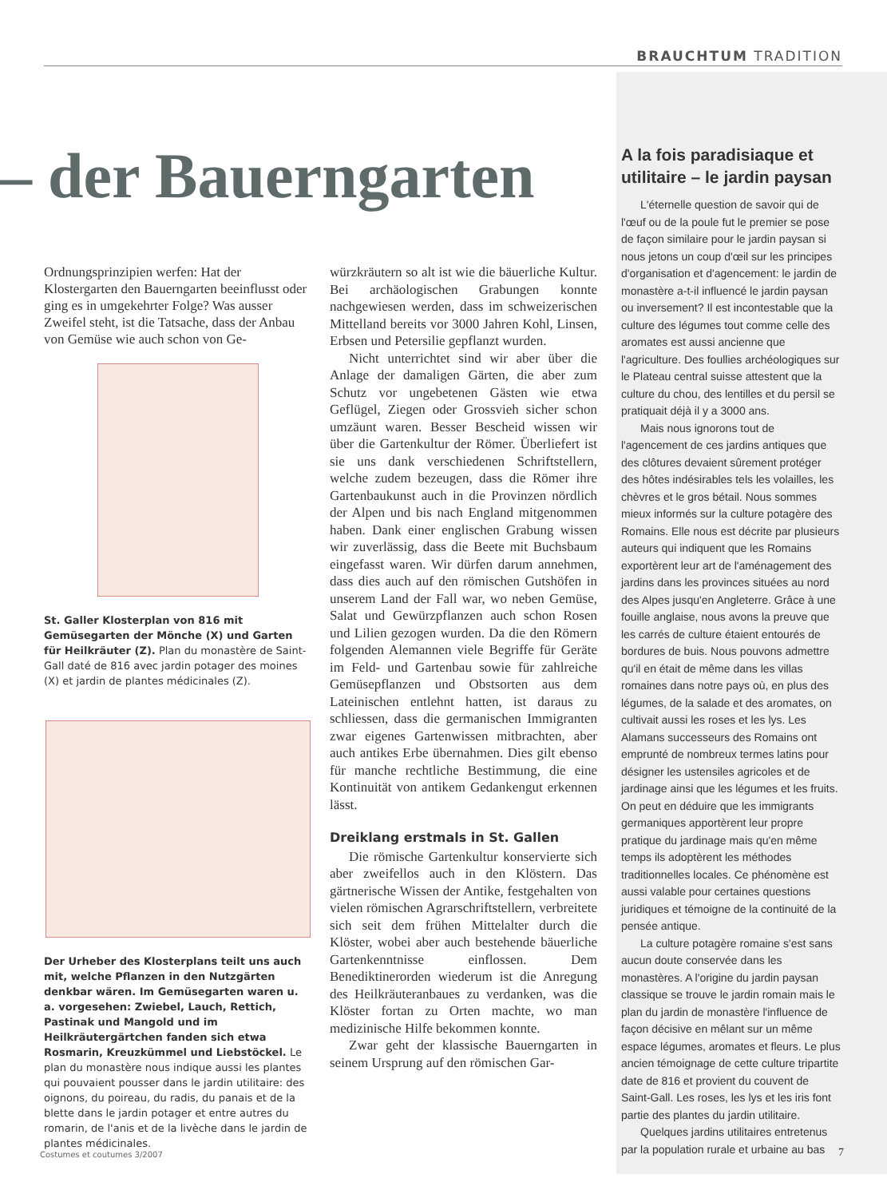BRAUCHTUM TRADITION
– der Bauerngarten
Ordnungsprinzipien werfen: Hat der Klostergarten den Bauerngarten beeinflusst oder ging es in umgekehrter Folge? Was ausser Zweifel steht, ist die Tatsache, dass der Anbau von Gemüse wie auch schon von Ge-
St. Galler Klosterplan von 816 mit Gemüsegarten der Mönche (X) und Garten für Heilkräuter (Z). Plan du monastère de Saint-Gall daté de 816 avec jardin potager des moines (X) et jardin de plantes médicinales (Z).
Der Urheber des Klosterplans teilt uns auch mit, welche Pflanzen in den Nutzgärten denkbar wären. Im Gemüsegarten waren u. a. vorgesehen: Zwiebel, Lauch, Rettich, Pastinak und Mangold und im Heilkräutergärtchen fanden sich etwa Rosmarin, Kreuzkümmel und Liebstöckel. Le plan du monastère nous indique aussi les plantes qui pouvaient pousser dans le jardin utilitaire: des oignons, du poireau, du radis, du panais et de la blette dans le jardin potager et entre autres du romarin, de l'anis et de la livèche dans le jardin de plantes médicinales.
würzkräutern so alt ist wie die bäuerliche Kultur. Bei archäologischen Grabungen konnte nachgewiesen werden, dass im schweizerischen Mittelland bereits vor 3000 Jahren Kohl, Linsen, Erbsen und Petersilie gepflanzt wurden.
Nicht unterrichtet sind wir aber über die Anlage der damaligen Gärten, die aber zum Schutz vor ungebetenen Gästen wie etwa Geflügel, Ziegen oder Grossvieh sicher schon umzäunt waren. Besser Bescheid wissen wir über die Gartenkultur der Römer. Überliefert ist sie uns dank verschiedenen Schriftstellern, welche zudem bezeugen, dass die Römer ihre Gartenbaukunst auch in die Provinzen nördlich der Alpen und bis nach England mitgenommen haben. Dank einer englischen Grabung wissen wir zuverlässig, dass die Beete mit Buchsbaum eingefasst waren. Wir dürfen darum annehmen, dass dies auch auf den römischen Gutshöfen in unserem Land der Fall war, wo neben Gemüse, Salat und Gewürzpflanzen auch schon Rosen und Lilien gezogen wurden. Da die den Römern folgenden Alemannen viele Begriffe für Geräte im Feld- und Gartenbau sowie für zahlreiche Gemüsepflanzen und Obstsorten aus dem Lateinischen entlehnt hatten, ist daraus zu schliessen, dass die germanischen Immigranten zwar eigenes Gartenwissen mitbrachten, aber auch antikes Erbe übernahmen. Dies gilt ebenso für manche rechtliche Bestimmung, die eine Kontinuität von antikem Gedankengut erkennen lässt.
Dreiklang erstmals in St. Gallen
Die römische Gartenkultur konservierte sich aber zweifellos auch in den Klöstern. Das gärtnerische Wissen der Antike, festgehalten von vielen römischen Agrarschriftstellern, verbreitete sich seit dem frühen Mittelalter durch die Klöster, wobei aber auch bestehende bäuerliche Gartenkenntnisse einflossen. Dem Benediktinerorden wiederum ist die Anregung des Heilkräuteranbaues zu verdanken, was die Klöster fortan zu Orten machte, wo man medizinische Hilfe bekommen konnte.
Zwar geht der klassische Bauerngarten in seinem Ursprung auf den römischen Gar-
A la fois paradisiaque et utilitaire – le jardin paysan
L'éternelle question de savoir qui de l'œuf ou de la poule fut le premier se pose de façon similaire pour le jardin paysan si nous jetons un coup d'œil sur les principes d'organisation et d'agencement: le jardin de monastère a-t-il influencé le jardin paysan ou inversement? Il est incontestable que la culture des légumes tout comme celle des aromates est aussi ancienne que l'agriculture. Des foullies archéologiques sur le Plateau central suisse attestent que la culture du chou, des lentilles et du persil se pratiquait déjà il y a 3000 ans.
Mais nous ignorons tout de l'agencement de ces jardins antiques que des clôtures devaient sûrement protéger des hôtes indésirables tels les volailles, les chèvres et le gros bétail. Nous sommes mieux informés sur la culture potagère des Romains. Elle nous est décrite par plusieurs auteurs qui indiquent que les Romains exportèrent leur art de l'aménagement des jardins dans les provinces situées au nord des Alpes jusqu'en Angleterre. Grâce à une fouille anglaise, nous avons la preuve que les carrés de culture étaient entourés de bordures de buis. Nous pouvons admettre qu'il en était de même dans les villas romaines dans notre pays où, en plus des légumes, de la salade et des aromates, on cultivait aussi les roses et les lys. Les Alamans successeurs des Romains ont emprunté de nombreux termes latins pour désigner les ustensiles agricoles et de jardinage ainsi que les légumes et les fruits. On peut en déduire que les immigrants germaniques apportèrent leur propre pratique du jardinage mais qu'en même temps ils adoptèrent les méthodes traditionnelles locales. Ce phénomène est aussi valable pour certaines questions juridiques et témoigne de la continuité de la pensée antique.
La culture potagère romaine s'est sans aucun doute conservée dans les monastères. A l'origine du jardin paysan classique se trouve le jardin romain mais le plan du jardin de monastère l'influence de façon décisive en mêlant sur un même espace légumes, aromates et fleurs. Le plus ancien témoignage de cette culture tripartite date de 816 et provient du couvent de Saint-Gall. Les roses, les lys et les iris font partie des plantes du jardin utilitaire.
Quelques jardins utilitaires entretenus par la population rurale et urbaine au bas
Costumes et coutumes 3/2007 7